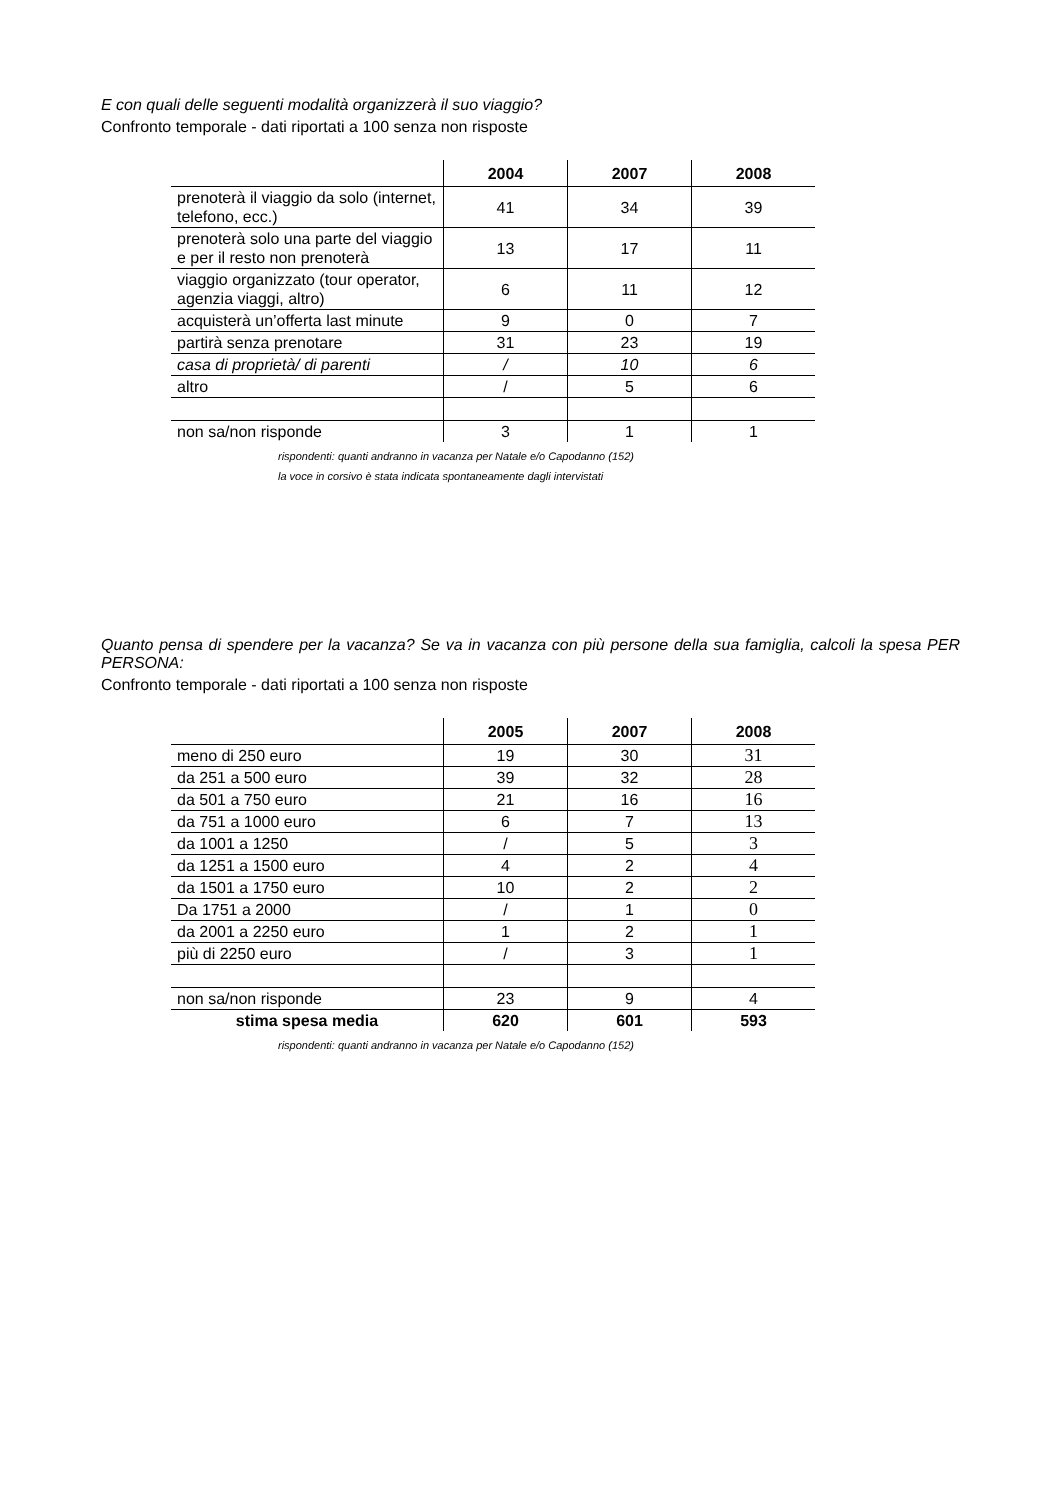E con quali delle seguenti modalità organizzerà il suo viaggio?
Confronto temporale - dati riportati a 100 senza non risposte
| | 2004 | 2007 | 2008 |
| --- | --- | --- | --- |
| prenoterà il viaggio da solo (internet, telefono, ecc.) | 41 | 34 | 39 |
| prenoterà solo una parte del viaggio e per il resto non prenoterà | 13 | 17 | 11 |
| viaggio organizzato (tour operator, agenzia viaggi, altro) | 6 | 11 | 12 |
| acquisterà un’offerta last minute | 9 | 0 | 7 |
| partirà senza prenotare | 31 | 23 | 19 |
| casa di proprietà/ di parenti | / | 10 | 6 |
| altro | / | 5 | 6 |
| non sa/non risponde | 3 | 1 | 1 |
rispondenti: quanti andranno in vacanza per Natale e/o Capodanno (152)
la voce in corsivo è stata indicata spontaneamente dagli intervistati
Quanto pensa di spendere per la vacanza? Se va in vacanza con più persone della sua famiglia, calcoli la spesa PER PERSONA:
Confronto temporale - dati riportati a 100 senza non risposte
| | 2005 | 2007 | 2008 |
| --- | --- | --- | --- |
| meno di 250 euro | 19 | 30 | 31 |
| da 251 a 500 euro | 39 | 32 | 28 |
| da 501 a 750 euro | 21 | 16 | 16 |
| da 751 a 1000 euro | 6 | 7 | 13 |
| da 1001 a 1250 | / | 5 | 3 |
| da 1251 a 1500 euro | 4 | 2 | 4 |
| da 1501 a 1750 euro | 10 | 2 | 2 |
| Da 1751 a 2000 | / | 1 | 0 |
| da 2001 a 2250 euro | 1 | 2 | 1 |
| più di 2250 euro | / | 3 | 1 |
| non sa/non risponde | 23 | 9 | 4 |
| stima spesa media | 620 | 601 | 593 |
rispondenti: quanti andranno in vacanza per Natale e/o Capodanno (152)